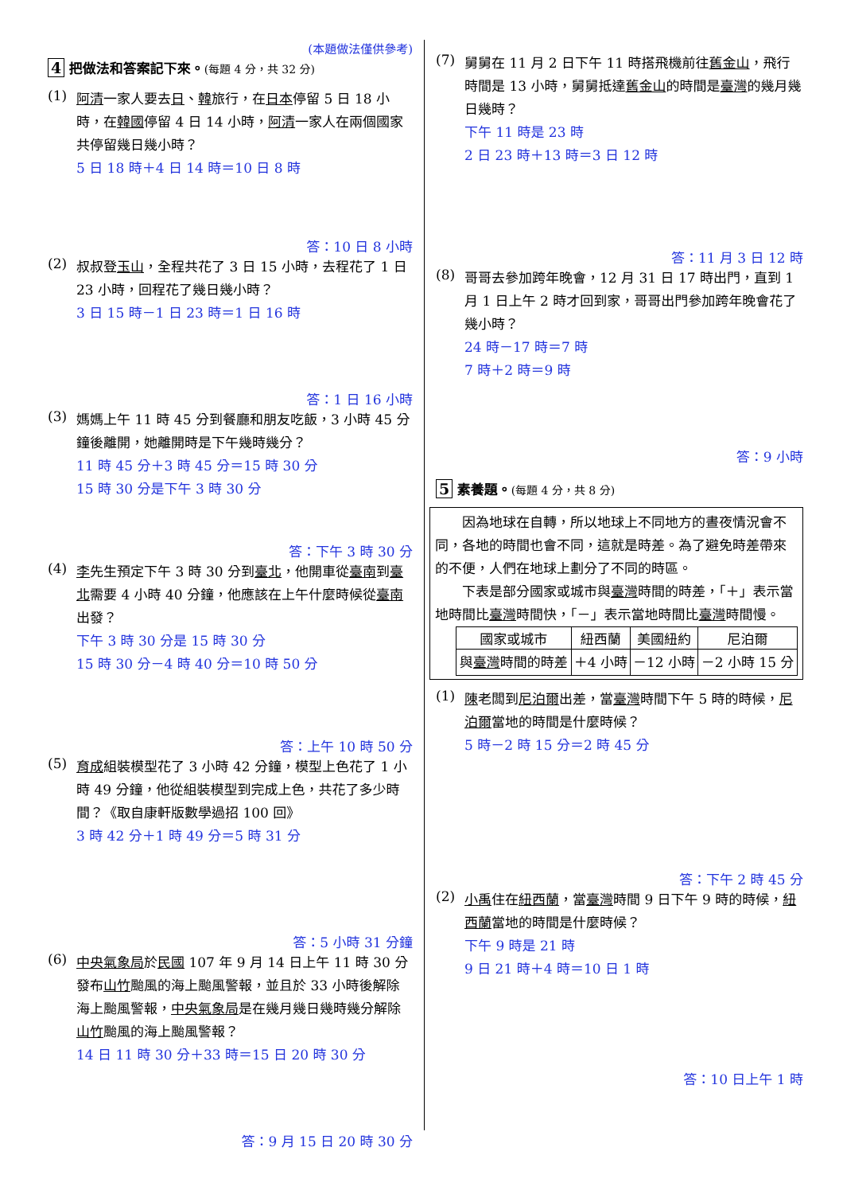(本題做法僅供參考)
4 把做法和答案記下來。(每題 4 分，共 32 分)
(1)
阿清一家人要去日、韓旅行，在日本停留 5 日 18 小時，在韓國停留 4 日 14 小時，阿清一家人在兩個國家共停留幾日幾小時？
5 日 18 時＋4 日 14 時＝10 日 8 時
答：10 日 8 小時
(2)
叔叔登玉山，全程共花了 3 日 15 小時，去程花了 1 日 23 小時，回程花了幾日幾小時？
3 日 15 時－1 日 23 時＝1 日 16 時
答：1 日 16 小時
(3)
媽媽上午 11 時 45 分到餐廳和朋友吃飯，3 小時 45 分鐘後離開，她離開時是下午幾時幾分？
11 時 45 分＋3 時 45 分＝15 時 30 分
15 時 30 分是下午 3 時 30 分
答：下午 3 時 30 分
(4)
李先生預定下午 3 時 30 分到臺北，他開車從臺南到臺北需要 4 小時 40 分鐘，他應該在上午什麼時候從臺南出發？
下午 3 時 30 分是 15 時 30 分
15 時 30 分－4 時 40 分＝10 時 50 分
答：上午 10 時 50 分
(5)
育成組裝模型花了 3 小時 42 分鐘，模型上色花了 1 小時 49 分鐘，他從組裝模型到完成上色，共花了多少時間？《取自康軒版數學過招 100 回》
3 時 42 分＋1 時 49 分＝5 時 31 分
答：5 小時 31 分鐘
(6)
中央氣象局於民國 107 年 9 月 14 日上午 11 時 30 分發布山竹颱風的海上颱風警報，並且於 33 小時後解除海上颱風警報，中央氣象局是在幾月幾日幾時幾分解除山竹颱風的海上颱風警報？
14 日 11 時 30 分＋33 時＝15 日 20 時 30 分
答：9 月 15 日 20 時 30 分
(7)
舅舅在 11 月 2 日下午 11 時搭飛機前往舊金山，飛行時間是 13 小時，舅舅抵達舊金山的時間是臺灣的幾月幾日幾時？
下午 11 時是 23 時
2 日 23 時＋13 時＝3 日 12 時
答：11 月 3 日 12 時
(8)
哥哥去參加跨年晚會，12 月 31 日 17 時出門，直到 1 月 1 日上午 2 時才回到家，哥哥出門參加跨年晚會花了幾小時？
24 時－17 時＝7 時
7 時＋2 時＝9 時
答：9 小時
5 素養題。(每題 4 分，共 8 分)
　　因為地球在自轉，所以地球上不同地方的晝夜情況會不同，各地的時間也會不同，這就是時差。為了避免時差帶來的不便，人們在地球上劃分了不同的時區。
　　下表是部分國家或城市與臺灣時間的時差，「＋」表示當地時間比臺灣時間快，「－」表示當地時間比臺灣時間慢。
| 國家或城市 | 紐西蘭 | 美國紐約 | 尼泊爾 |
| --- | --- | --- | --- |
| 與 臺灣 時間的時差 | ＋4 小時 | －12 小時 | －2 小時 15 分 |
(1)
陳老闆到尼泊爾出差，當臺灣時間下午 5 時的時候，尼泊爾當地的時間是什麼時候？
5 時－2 時 15 分＝2 時 45 分
答：下午 2 時 45 分
(2)
小禹住在紐西蘭，當臺灣時間 9 日下午 9 時的時候，紐西蘭當地的時間是什麼時候？
下午 9 時是 21 時
9 日 21 時＋4 時＝10 日 1 時
答：10 日上午 1 時